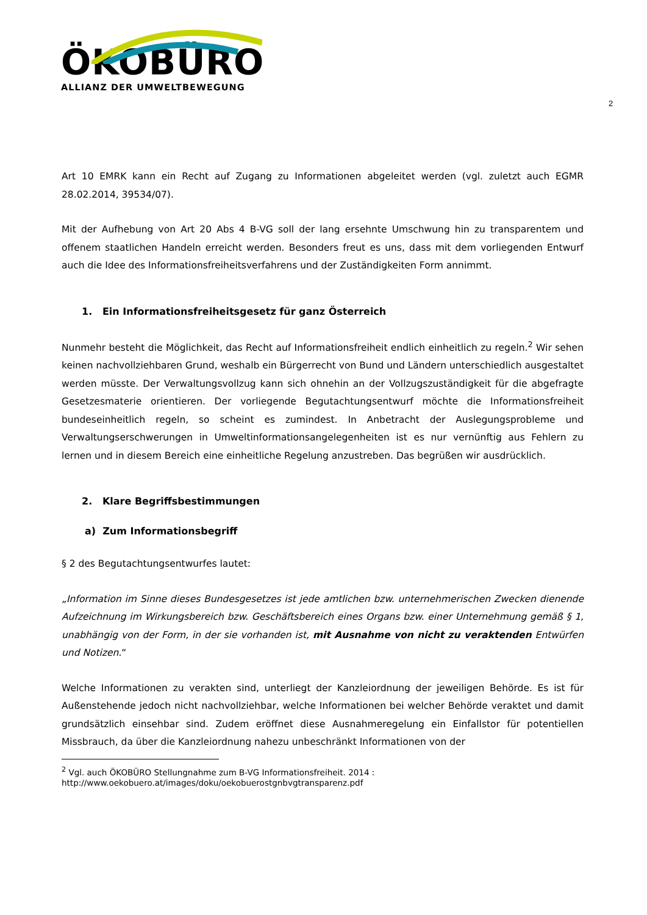ÖKOBÜRO
ALLIANZ DER UMWELTBEWEGUNG
2
Art 10 EMRK kann ein Recht auf Zugang zu Informationen abgeleitet werden (vgl. zuletzt auch EGMR 28.02.2014, 39534/07).
Mit der Aufhebung von Art 20 Abs 4 B-VG soll der lang ersehnte Umschwung hin zu transparentem und offenem staatlichen Handeln erreicht werden. Besonders freut es uns, dass mit dem vorliegenden Entwurf auch die Idee des Informationsfreiheitsverfahrens und der Zuständigkeiten Form annimmt.
1. Ein Informationsfreiheitsgesetz für ganz Österreich
Nunmehr besteht die Möglichkeit, das Recht auf Informationsfreiheit endlich einheitlich zu regeln.<sup>2</sup> Wir sehen keinen nachvollziehbaren Grund, weshalb ein Bürgerrecht von Bund und Ländern unterschiedlich ausgestaltet werden müsste. Der Verwaltungsvollzug kann sich ohnehin an der Vollzugszuständigkeit für die abgefragte Gesetzesmaterie orientieren. Der vorliegende Begutachtungsentwurf möchte die Informationsfreiheit bundeseinheitlich regeln, so scheint es zumindest. In Anbetracht der Auslegungsprobleme und Verwaltungserschwerungen in Umweltinformationsangelegenheiten ist es nur vernünftig aus Fehlern zu lernen und in diesem Bereich eine einheitliche Regelung anzustreben. Das begrüßen wir ausdrücklich.
2. Klare Begriffsbestimmungen
a) Zum Informationsbegriff
§ 2 des Begutachtungsentwurfes lautet:
„Information im Sinne dieses Bundesgesetzes ist jede amtlichen bzw. unternehmerischen Zwecken dienende Aufzeichnung im Wirkungsbereich bzw. Geschäftsbereich eines Organs bzw. einer Unternehmung gemäß § 1, unabhängig von der Form, in der sie vorhanden ist, mit Ausnahme von nicht zu veraktenden Entwürfen und Notizen.“
Welche Informationen zu verakten sind, unterliegt der Kanzleiordnung der jeweiligen Behörde. Es ist für Außenstehende jedoch nicht nachvollziehbar, welche Informationen bei welcher Behörde veraktet und damit grundsätzlich einsehbar sind. Zudem eröffnet diese Ausnahmeregelung ein Einfallstor für potentiellen Missbrauch, da über die Kanzleiordnung nahezu unbeschränkt Informationen von der
<sup>2</sup> Vgl. auch ÖKOBÜRO Stellungnahme zum B-VG Informationsfreiheit. 2014 :
http://www.oekobuero.at/images/doku/oekobuerostgnbvgtransparenz.pdf